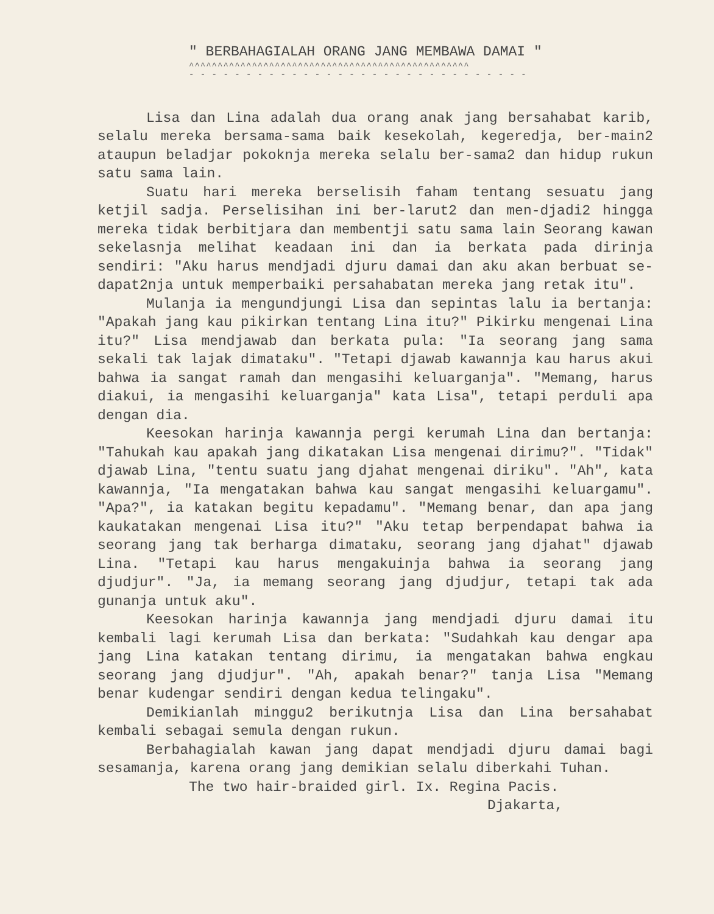" BERBAHAGIALAH ORANG JANG MEMBAWA DAMAI "
^^^^^^^^^^^^^^^^^^^^^^^^^^^^^^^^^^^^^^^^^^^^^^^^^
- - - - - - - - - - - - - - - - - - - - - - - - - - - - - -
Lisa dan Lina adalah dua orang anak jang bersahabat karib, selalu mereka bersama-sama baik kesekolah, kegeredja, ber-main2 ataupun beladjar pokoknja mereka selalu ber-sama2 dan hidup rukun satu sama lain.
Suatu hari mereka berselisih faham tentang sesuatu jang ketjil sadja. Perselisihan ini ber-larut2 dan men-djadi2 hingga mereka tidak berbitjara dan membentji satu sama lain Seorang kawan sekelasnja melihat keadaan ini dan ia berkata pada dirinja sendiri: "Aku harus mendjadi djuru damai dan aku akan berbuat se-dapat2nja untuk memperbaiki persahabatan mereka jang retak itu".
Mulanja ia mengundjungi Lisa dan sepintas lalu ia bertanja: "Apakah jang kau pikirkan tentang Lina itu?" Pikirku mengenai Lina itu?" Lisa mendjawab dan berkata pula: "Ia seorang jang sama sekali tak lajak dimataku". "Tetapi djawab kawannja kau harus akui bahwa ia sangat ramah dan mengasihi keluarganja". "Memang, harus diakui, ia mengasihi keluarganja" kata Lisa", tetapi perduli apa dengan dia.
Keesokan harinja kawannja pergi kerumah Lina dan bertanja: "Tahukah kau apakah jang dikatakan Lisa mengenai dirimu?". "Tidak" djawab Lina, "tentu suatu jang djahat mengenai diriku". "Ah", kata kawannja, "Ia mengatakan bahwa kau sangat mengasihi keluargamu". "Apa?", ia katakan begitu kepadamu". "Memang benar, dan apa jang kaukatakan mengenai Lisa itu?" "Aku tetap berpendapat bahwa ia seorang jang tak berharga dimataku, seorang jang djahat" djawab Lina. "Tetapi kau harus mengakuinja bahwa ia seorang jang djudjur". "Ja, ia memang seorang jang djudjur, tetapi tak ada gunanja untuk aku".
Keesokan harinja kawannja jang mendjadi djuru damai itu kembali lagi kerumah Lisa dan berkata: "Sudahkah kau dengar apa jang Lina katakan tentang dirimu, ia mengatakan bahwa engkau seorang jang djudjur". "Ah, apakah benar?" tanja Lisa "Memang benar kudengar sendiri dengan kedua telingaku".
Demikianlah minggu2 berikutnja Lisa dan Lina bersahabat kembali sebagai semula dengan rukun.
Berbahagialah kawan jang dapat mendjadi djuru damai bagi sesamanja, karena orang jang demikian selalu diberkahi Tuhan.
The two hair-braided girl. Ix. Regina Pacis.
Djakarta,